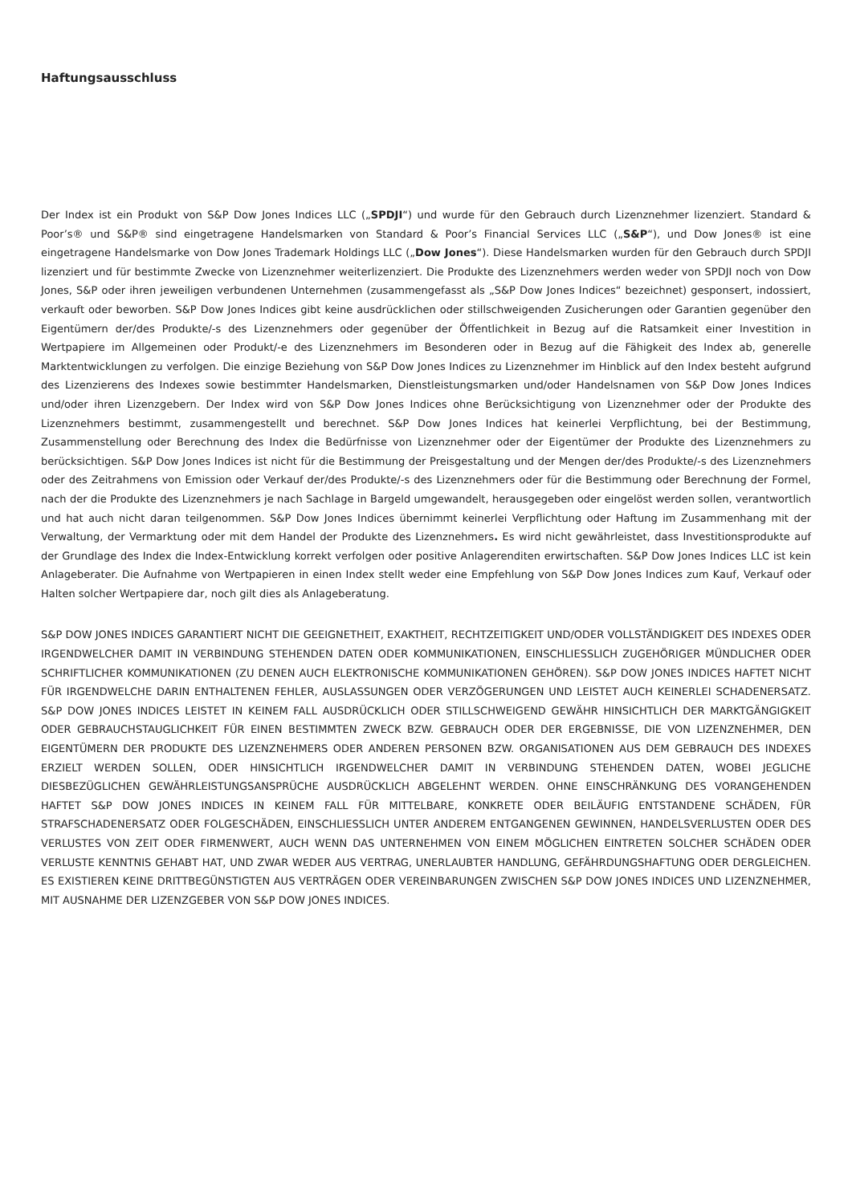Haftungsausschluss
Der Index ist ein Produkt von S&P Dow Jones Indices LLC („SPDJI“) und wurde für den Gebrauch durch Lizenznehmer lizenziert. Standard & Poor’s® und S&P® sind eingetragene Handelsmarken von Standard & Poor’s Financial Services LLC („S&P“), und Dow Jones® ist eine eingetragene Handelsmarke von Dow Jones Trademark Holdings LLC („Dow Jones“). Diese Handelsmarken wurden für den Gebrauch durch SPDJI lizenziert und für bestimmte Zwecke von Lizenznehmer weiterlizenziert. Die Produkte des Lizenznehmers werden weder von SPDJI noch von Dow Jones, S&P oder ihren jeweiligen verbundenen Unternehmen (zusammengefasst als „S&P Dow Jones Indices“ bezeichnet) gesponsert, indossiert, verkauft oder beworben. S&P Dow Jones Indices gibt keine ausdrücklichen oder stillschweigenden Zusicherungen oder Garantien gegenüber den Eigentümern der/des Produkte/-s des Lizenznehmers oder gegenüber der Öffentlichkeit in Bezug auf die Ratsamkeit einer Investition in Wertpapiere im Allgemeinen oder Produkt/-e des Lizenznehmers im Besonderen oder in Bezug auf die Fähigkeit des Index ab, generelle Marktentwicklungen zu verfolgen. Die einzige Beziehung von S&P Dow Jones Indices zu Lizenznehmer im Hinblick auf den Index besteht aufgrund des Lizenzierens des Indexes sowie bestimmter Handelsmarken, Dienstleistungsmarken und/oder Handelsnamen von S&P Dow Jones Indices und/oder ihren Lizenzgebern. Der Index wird von S&P Dow Jones Indices ohne Berücksichtigung von Lizenznehmer oder der Produkte des Lizenznehmers bestimmt, zusammengestellt und berechnet. S&P Dow Jones Indices hat keinerlei Verpflichtung, bei der Bestimmung, Zusammenstellung oder Berechnung des Index die Bedürfnisse von Lizenznehmer oder der Eigentümer der Produkte des Lizenznehmers zu berücksichtigen. S&P Dow Jones Indices ist nicht für die Bestimmung der Preisgestaltung und der Mengen der/des Produkte/-s des Lizenznehmers oder des Zeitrahmens von Emission oder Verkauf der/des Produkte/-s des Lizenznehmers oder für die Bestimmung oder Berechnung der Formel, nach der die Produkte des Lizenznehmers je nach Sachlage in Bargeld umgewandelt, herausgegeben oder eingelöst werden sollen, verantwortlich und hat auch nicht daran teilgenommen. S&P Dow Jones Indices übernimmt keinerlei Verpflichtung oder Haftung im Zusammenhang mit der Verwaltung, der Vermarktung oder mit dem Handel der Produkte des Lizenznehmers. Es wird nicht gewährleistet, dass Investitionsprodukte auf der Grundlage des Index die Index-Entwicklung korrekt verfolgen oder positive Anlagerenditen erwirtschaften. S&P Dow Jones Indices LLC ist kein Anlageberater. Die Aufnahme von Wertpapieren in einen Index stellt weder eine Empfehlung von S&P Dow Jones Indices zum Kauf, Verkauf oder Halten solcher Wertpapiere dar, noch gilt dies als Anlageberatung.
S&P DOW JONES INDICES GARANTIERT NICHT DIE GEEIGNETHEIT, EXAKTHEIT, RECHTZEITIGKEIT UND/ODER VOLLSTÄNDIGKEIT DES INDEXES ODER IRGENDWELCHER DAMIT IN VERBINDUNG STEHENDEN DATEN ODER KOMMUNIKATIONEN, EINSCHLIESSLICH ZUGEHÖRIGER MÜNDLICHER ODER SCHRIFTLICHER KOMMUNIKATIONEN (ZU DENEN AUCH ELEKTRONISCHE KOMMUNIKATIONEN GEHÖREN). S&P DOW JONES INDICES HAFTET NICHT FÜR IRGENDWELCHE DARIN ENTHALTENEN FEHLER, AUSLASSUNGEN ODER VERZÖGERUNGEN UND LEISTET AUCH KEINERLEI SCHADENERSATZ. S&P DOW JONES INDICES LEISTET IN KEINEM FALL AUSDRÜCKLICH ODER STILLSCHWEIGEND GEWÄHR HINSICHTLICH DER MARKTGÄNGIGKEIT ODER GEBRAUCHSTAUGLICHKEIT FÜR EINEN BESTIMMTEN ZWECK BZW. GEBRAUCH ODER DER ERGEBNISSE, DIE VON LIZENZNEHMER, DEN EIGENTÜMERN DER PRODUKTE DES LIZENZNEHMERS ODER ANDEREN PERSONEN BZW. ORGANISATIONEN AUS DEM GEBRAUCH DES INDEXES ERZIELT WERDEN SOLLEN, ODER HINSICHTLICH IRGENDWELCHER DAMIT IN VERBINDUNG STEHENDEN DATEN, WOBEI JEGLICHE DIESBEZÜGLICHEN GEWÄHRLEISTUNGSANSPRÜCHE AUSDRÜCKLICH ABGELEHNT WERDEN. OHNE EINSCHRÄNKUNG DES VORANGEHENDEN HAFTET S&P DOW JONES INDICES IN KEINEM FALL FÜR MITTELBARE, KONKRETE ODER BEILÄUFIG ENTSTANDENE SCHÄDEN, FÜR STRAFSCHADENERSATZ ODER FOLGESCHÄDEN, EINSCHLIESSLICH UNTER ANDEREM ENTGANGENEN GEWINNEN, HANDELSVERLUSTEN ODER DES VERLUSTES VON ZEIT ODER FIRMENWERT, AUCH WENN DAS UNTERNEHMEN VON EINEM MÖGLICHEN EINTRETEN SOLCHER SCHÄDEN ODER VERLUSTE KENNTNIS GEHABT HAT, UND ZWAR WEDER AUS VERTRAG, UNERLAUBTER HANDLUNG, GEFÄHRDUNGSHAFTUNG ODER DERGLEICHEN. ES EXISTIEREN KEINE DRITTBEGÜNSTIGTEN AUS VERTRÄGEN ODER VEREINBARUNGEN ZWISCHEN S&P DOW JONES INDICES UND LIZENZNEHMER, MIT AUSNAHME DER LIZENZGEBER VON S&P DOW JONES INDICES.